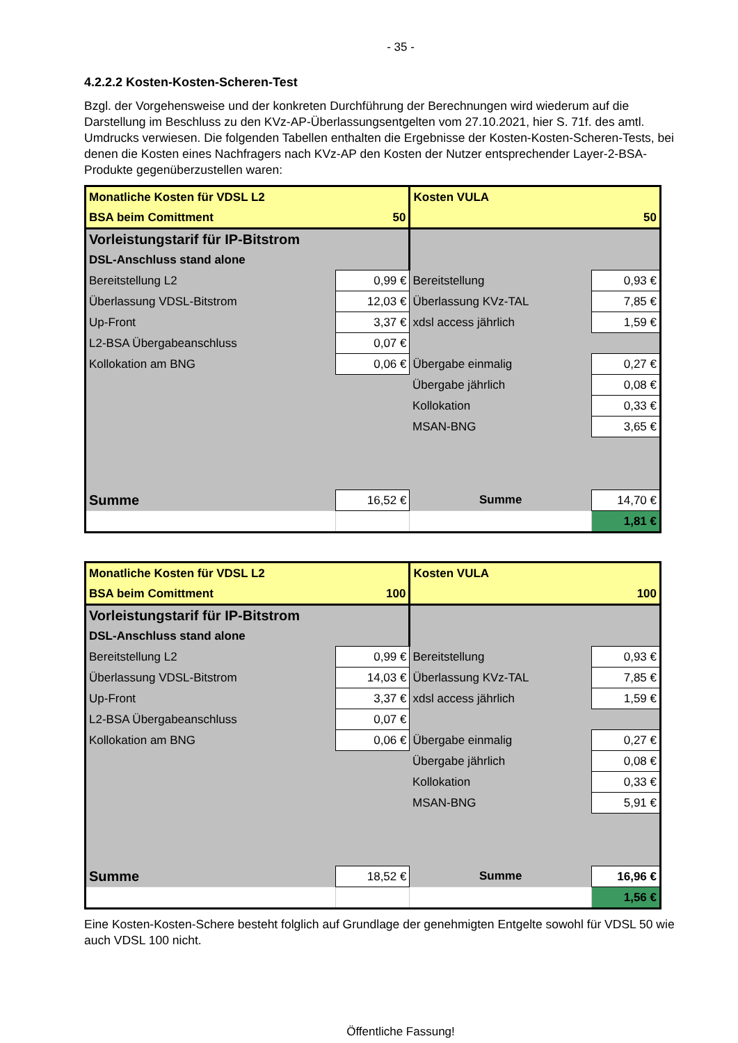- 35 -
4.2.2.2 Kosten-Kosten-Scheren-Test
Bzgl. der Vorgehensweise und der konkreten Durchführung der Berechnungen wird wiederum auf die Darstellung im Beschluss zu den KVz-AP-Überlassungsentgelten vom 27.10.2021, hier S. 71f. des amtl. Umdrucks verwiesen. Die folgenden Tabellen enthalten die Ergebnisse der Kosten-Kosten-Scheren-Tests, bei denen die Kosten eines Nachfragers nach KVz-AP den Kosten der Nutzer entsprechender Layer-2-BSA-Produkte gegenüberzustellen waren:
| Monatliche Kosten für VDSL L2 | | Kosten VULA | |
| BSA beim Comittment | 50 | | 50 |
| Vorleistungstarif für IP-Bitstrom | | | |
| DSL-Anschluss stand alone | | | |
| Bereitstellung L2 | 0,99 € | Bereitstellung | 0,93 € |
| Überlassung VDSL-Bitstrom | 12,03 € | Überlassung KVz-TAL | 7,85 € |
| Up-Front | 3,37 € | xdsl access jährlich | 1,59 € |
| L2-BSA Übergabeanschluss | 0,07 € | | |
| Kollokation am BNG | 0,06 € | Übergabe einmalig | 0,27 € |
| | | Übergabe jährlich | 0,08 € |
| | | Kollokation | 0,33 € |
| | | MSAN-BNG | 3,65 € |
| Summe | 16,52 € | Summe | 14,70 € |
| | | | 1,81 € |
| Monatliche Kosten für VDSL L2 | | Kosten VULA | |
| BSA beim Comittment | 100 | | 100 |
| Vorleistungstarif für IP-Bitstrom | | | |
| DSL-Anschluss stand alone | | | |
| Bereitstellung L2 | 0,99 € | Bereitstellung | 0,93 € |
| Überlassung VDSL-Bitstrom | 14,03 € | Überlassung KVz-TAL | 7,85 € |
| Up-Front | 3,37 € | xdsl access jährlich | 1,59 € |
| L2-BSA Übergabeanschluss | 0,07 € | | |
| Kollokation am BNG | 0,06 € | Übergabe einmalig | 0,27 € |
| | | Übergabe jährlich | 0,08 € |
| | | Kollokation | 0,33 € |
| | | MSAN-BNG | 5,91 € |
| Summe | 18,52 € | Summe | 16,96 € |
| | | | 1,56 € |
Eine Kosten-Kosten-Schere besteht folglich auf Grundlage der genehmigten Entgelte sowohl für VDSL 50 wie auch VDSL 100 nicht.
Öffentliche Fassung!